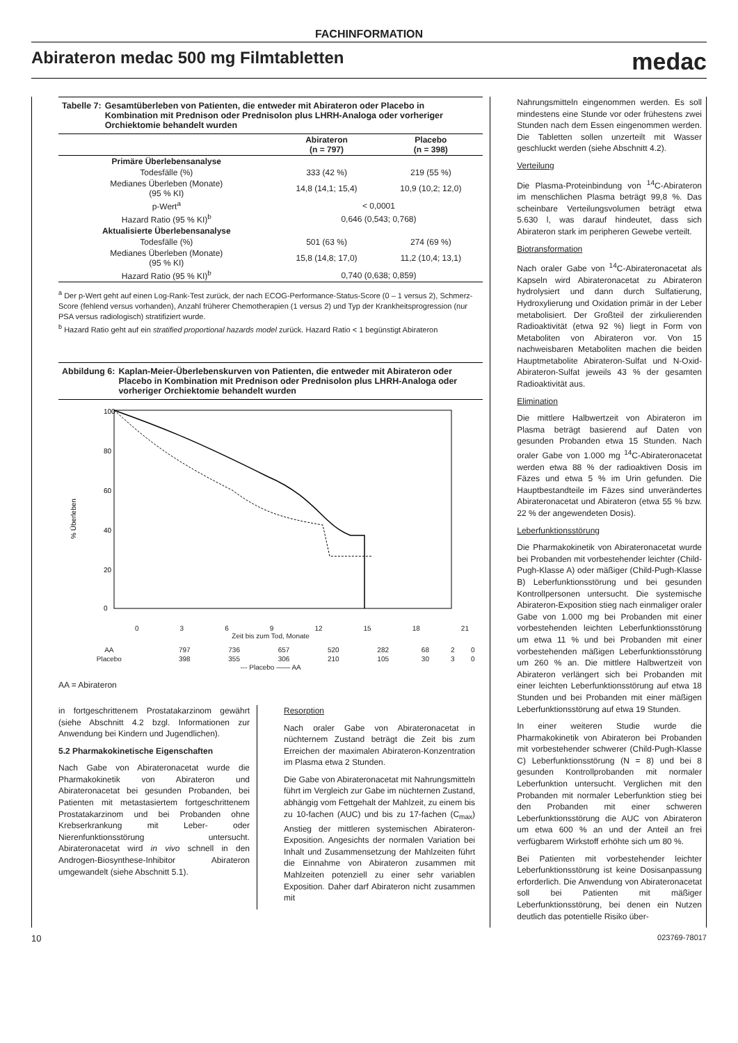FACHINFORMATION
Abirateron medac 500 mg Filmtabletten
medac
Tabelle 7: Gesamtüberleben von Patienten, die entweder mit Abirateron oder Placebo in Kombination mit Prednison oder Prednisolon plus LHRH-Analoga oder vorheriger Orchiektomie behandelt wurden
| | Abirateron (n = 797) | Placebo (n = 398) |
| --- | --- | --- |
| Primäre Überlebensanalyse | | |
| Todesfälle (%) | 333 (42 %) | 219 (55 %) |
| Medianes Überleben (Monate) (95 % KI) | 14,8 (14,1; 15,4) | 10,9 (10,2; 12,0) |
| p-Wert<sup>a</sup> | < 0,0001 | |
| Hazard Ratio (95 % KI)<sup>b</sup> | 0,646 (0,543; 0,768) | |
| Aktualisierte Überlebensanalyse | | |
| Todesfälle (%) | 501 (63 %) | 274 (69 %) |
| Medianes Überleben (Monate) (95 % KI) | 15,8 (14,8; 17,0) | 11,2 (10,4; 13,1) |
| Hazard Ratio (95 % KI)<sup>b</sup> | 0,740 (0,638; 0,859) | |
<sup>a</sup> Der p-Wert geht auf einen Log-Rank-Test zurück, der nach ECOG-Performance-Status-Score (0 – 1 versus 2), Schmerz-Score (fehlend versus vorhanden), Anzahl früherer Chemotherapien (1 versus 2) und Typ der Krankheitsprogression (nur PSA versus radiologisch) stratifiziert wurde.
<sup>b</sup> Hazard Ratio geht auf ein stratified proportional hazards model zurück. Hazard Ratio < 1 begünstigt Abirateron
Abbildung 6: Kaplan-Meier-Überlebenskurven von Patienten, die entweder mit Abirateron oder Placebo in Kombination mit Prednison oder Prednisolon plus LHRH-Analoga oder vorheriger Orchiektomie behandelt wurden
100
80
60
40
20
0
% Überleben
0369 12 15 18 21
Zeit bis zum Tod, Monate
| AA | 797 | 736 | 657 | 520 | 282 | 68 | 2 | 0 |
| Placebo | 398 | 355 | 306 | 210 | 105 | 30 | 3 | 0 |
--- Placebo —— AA
AA = Abirateron
in fortgeschrittenem Prostatakarzinom gewährt (siehe Abschnitt 4.2 bzgl. Informationen zur Anwendung bei Kindern und Jugendlichen).
5.2 Pharmakokinetische Eigenschaften
Nach Gabe von Abirateronacetat wurde die Pharmakokinetik von Abirateron und Abirateronacetat bei gesunden Probanden, bei Patienten mit metastasiertem fortgeschrittenem Prostatakarzinom und bei Probanden ohne Krebserkrankung mit Leber- oder Nierenfunktionsstörung untersucht. Abirateronacetat wird in vivo schnell in den Androgen-Biosynthese-Inhibitor Abirateron umgewandelt (siehe Abschnitt 5.1).
Resorption
Nach oraler Gabe von Abirateronacetat in nüchternem Zustand beträgt die Zeit bis zum Erreichen der maximalen Abirateron-Konzentration im Plasma etwa 2 Stunden.
Die Gabe von Abirateronacetat mit Nahrungsmitteln führt im Vergleich zur Gabe im nüchternen Zustand, abhängig vom Fettgehalt der Mahlzeit, zu einem bis zu 10-fachen (AUC) und bis zu 17-fachen (C<sub>max</sub>) Anstieg der mittleren systemischen Abirateron-Exposition. Angesichts der normalen Variation bei Inhalt und Zusammensetzung der Mahlzeiten führt die Einnahme von Abirateron zusammen mit Mahlzeiten potenziell zu einer sehr variablen Exposition. Daher darf Abirateron nicht zusammen mit
Nahrungsmitteln eingenommen werden. Es soll mindestens eine Stunde vor oder frühestens zwei Stunden nach dem Essen eingenommen werden. Die Tabletten sollen unzerteilt mit Wasser geschluckt werden (siehe Abschnitt 4.2).
Verteilung
Die Plasma-Proteinbindung von <sup>14</sup>C-Abirateron im menschlichen Plasma beträgt 99,8 %. Das scheinbare Verteilungsvolumen beträgt etwa 5.630 l, was darauf hindeutet, dass sich Abirateron stark im peripheren Gewebe verteilt.
Biotransformation
Nach oraler Gabe von <sup>14</sup>C-Abirateronacetat als Kapseln wird Abirateronacetat zu Abirateron hydrolysiert und dann durch Sulfatierung, Hydroxylierung und Oxidation primär in der Leber metabolisiert. Der Großteil der zirkulierenden Radioaktivität (etwa 92 %) liegt in Form von Metaboliten von Abirateron vor. Von 15 nachweisbaren Metaboliten machen die beiden Hauptmetabolite Abirateron-Sulfat und N-Oxid-Abirateron-Sulfat jeweils 43 % der gesamten Radioaktivität aus.
Elimination
Die mittlere Halbwertzeit von Abirateron im Plasma beträgt basierend auf Daten von gesunden Probanden etwa 15 Stunden. Nach oraler Gabe von 1.000 mg <sup>14</sup>C-Abirateronacetat werden etwa 88 % der radioaktiven Dosis im Fäzes und etwa 5 % im Urin gefunden. Die Hauptbestandteile im Fäzes sind unverändertes Abirateronacetat und Abirateron (etwa 55 % bzw. 22 % der angewendeten Dosis).
Leberfunktionsstörung
Die Pharmakokinetik von Abirateronacetat wurde bei Probanden mit vorbestehender leichter (Child-Pugh-Klasse A) oder mäßiger (Child-Pugh-Klasse B) Leberfunktionsstörung und bei gesunden Kontrollpersonen untersucht. Die systemische Abirateron-Exposition stieg nach einmaliger oraler Gabe von 1.000 mg bei Probanden mit einer vorbestehenden leichten Leberfunktionsstörung um etwa 11 % und bei Probanden mit einer vorbestehenden mäßigen Leberfunktionsstörung um 260 % an. Die mittlere Halbwertzeit von Abirateron verlängert sich bei Probanden mit einer leichten Leberfunktionsstörung auf etwa 18 Stunden und bei Probanden mit einer mäßigen Leberfunktionsstörung auf etwa 19 Stunden.
In einer weiteren Studie wurde die Pharmakokinetik von Abirateron bei Probanden mit vorbestehender schwerer (Child-Pugh-Klasse C) Leberfunktionsstörung (N = 8) und bei 8 gesunden Kontrollprobanden mit normaler Leberfunktion untersucht. Verglichen mit den Probanden mit normaler Leberfunktion stieg bei den Probanden mit einer schweren Leberfunktionsstörung die AUC von Abirateron um etwa 600 % an und der Anteil an frei verfügbarem Wirkstoff erhöhte sich um 80 %.
Bei Patienten mit vorbestehender leichter Leberfunktionsstörung ist keine Dosisanpassung erforderlich. Die Anwendung von Abirateronacetat soll bei Patienten mit mäßiger Leberfunktionsstörung, bei denen ein Nutzen deutlich das potentielle Risiko über-
10 023769-78017